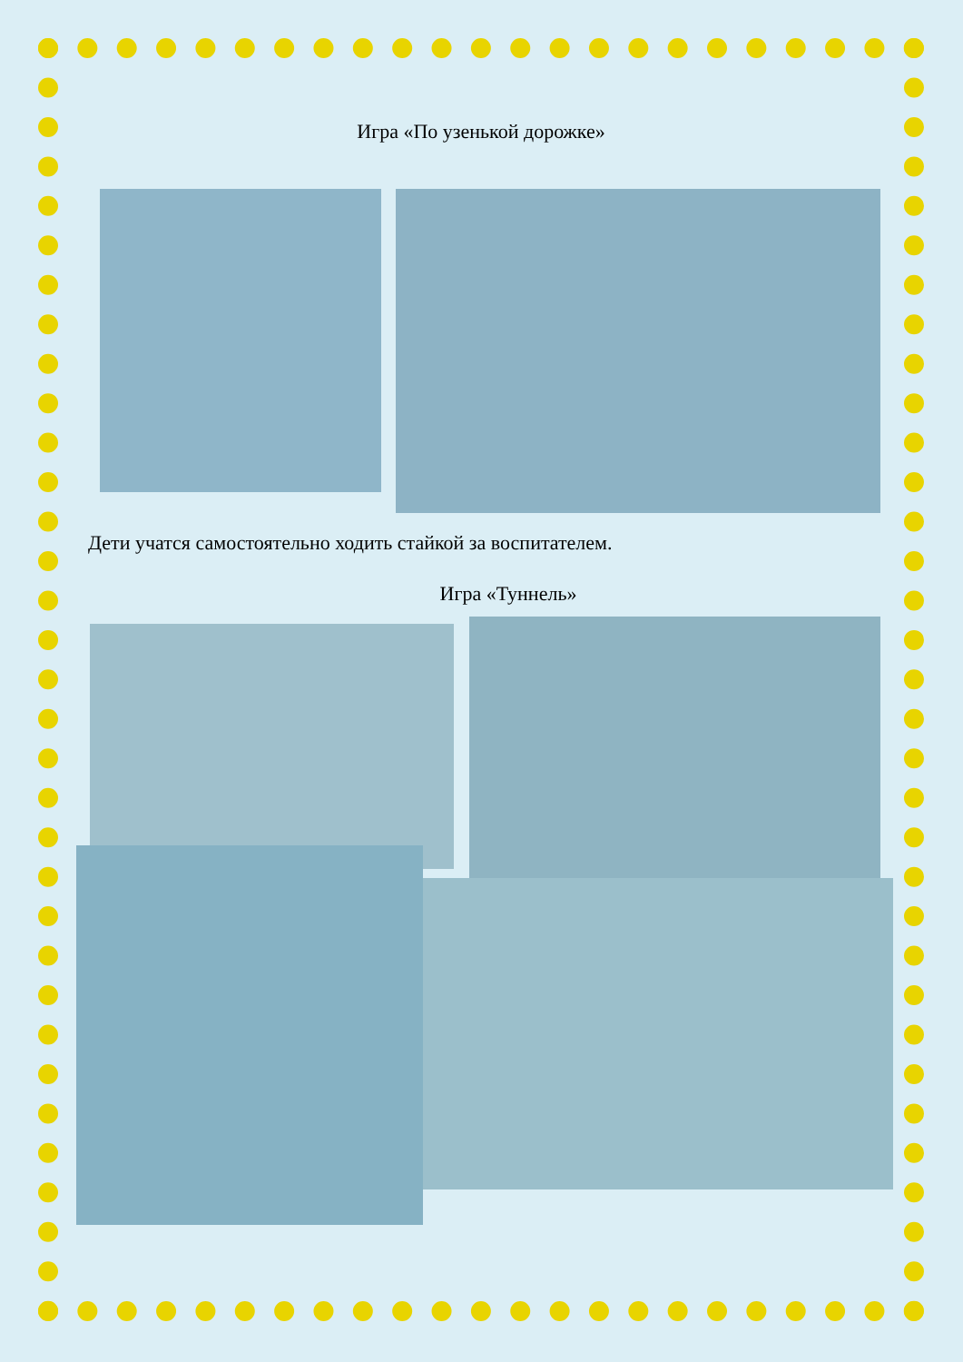Игра «По узенькой дорожке»
Дети учатся самостоятельно ходить стайкой за воспитателем.
Игра «Туннель»